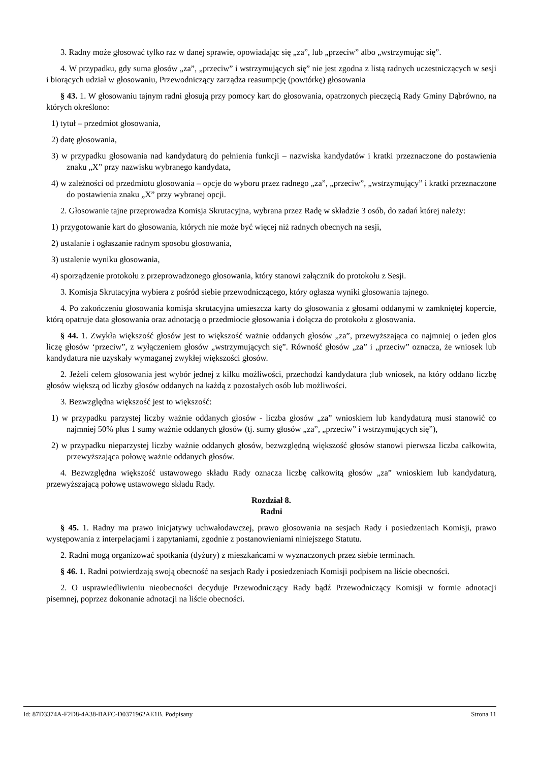3. Radny może głosować tylko raz w danej sprawie, opowiadając się „za”, lub „przeciw” albo „wstrzymując się”.
4. W przypadku, gdy suma głosów „za”, „przeciw” i wstrzymujących się” nie jest zgodna z listą radnych uczestniczących w sesji i biorących udział w głosowaniu, Przewodniczący zarządza reasumpcję (powtórkę) głosowania
§ 43. 1. W głosowaniu tajnym radni głosują przy pomocy kart do głosowania, opatrzonych pieczęcią Rady Gminy Dąbrówno, na których określono:
1) tytuł – przedmiot głosowania,
2) datę głosowania,
3) w przypadku głosowania nad kandydaturą do pełnienia funkcji – nazwiska kandydatów i kratki przeznaczone do postawienia znaku „X” przy nazwisku wybranego kandydata,
4) w zależności od przedmiotu glosowania – opcje do wyboru przez radnego „za”, „przeciw”, „wstrzymujący” i kratki przeznaczone do postawienia znaku „X” przy wybranej opcji.
2. Głosowanie tajne przeprowadza Komisja Skrutacyjna, wybrana przez Radę w składzie 3 osób, do zadań której należy:
1) przygotowanie kart do głosowania, których nie może być więcej niż radnych obecnych na sesji,
2) ustalanie i ogłaszanie radnym sposobu głosowania,
3) ustalenie wyniku głosowania,
4) sporządzenie protokołu z przeprowadzonego głosowania, który stanowi załącznik do protokołu z Sesji.
3. Komisja Skrutacyjna wybiera z pośród siebie przewodniczącego, który ogłasza wyniki głosowania tajnego.
4. Po zakończeniu głosowania komisja skrutacyjna umieszcza karty do głosowania z głosami oddanymi w zamkniętej kopercie, którą opatruje data głosowania oraz adnotacją o przedmiocie głosowania i dołącza do protokołu z głosowania.
§ 44. 1. Zwykła większość głosów jest to większość ważnie oddanych głosów „za”, przewyższająca co najmniej o jeden glos liczę głosów ‘przeciw”, z wyłączeniem głosów „wstrzymujących się”. Równość głosów „za” i „przeciw” oznacza, że wniosek lub kandydatura nie uzyskały wymaganej zwykłej większości głosów.
2. Jeżeli celem głosowania jest wybór jednej z kilku możliwości, przechodzi kandydatura ;lub wniosek, na który oddano liczbę głosów większą od liczby głosów oddanych na każdą z pozostałych osób lub możliwości.
3. Bezwzględna większość jest to większość:
1) w przypadku parzystej liczby ważnie oddanych głosów - liczba głosów „za” wnioskiem lub kandydaturą musi stanowić co najmniej 50% plus 1 sumy ważnie oddanych głosów (tj. sumy głosów „za”, „przeciw” i wstrzymujących się”),
2) w przypadku nieparzystej liczby ważnie oddanych głosów, bezwzględną większość głosów stanowi pierwsza liczba całkowita, przewyższająca połowę ważnie oddanych głosów.
4. Bezwzględna większość ustawowego składu Rady oznacza liczbę całkowitą głosów „za” wnioskiem lub kandydaturą, przewyższającą połowę ustawowego składu Rady.
Rozdział 8.
Radni
§ 45. 1. Radny ma prawo inicjatywy uchwałodawczej, prawo głosowania na sesjach Rady i posiedzeniach Komisji, prawo występowania z interpelacjami i zapytaniami, zgodnie z postanowieniami niniejszego Statutu.
2. Radni mogą organizować spotkania (dyżury) z mieszkańcami w wyznaczonych przez siebie terminach.
§ 46. 1. Radni potwierdzają swoją obecność na sesjach Rady i posiedzeniach Komisji podpisem na liście obecności.
2. O usprawiedliwieniu nieobecności decyduje Przewodniczący Rady bądź Przewodniczący Komisji w formie adnotacji pisemnej, poprzez dokonanie adnotacji na liście obecności.
Id: 87D3374A-F2D8-4A38-BAFC-D0371962AE1B. Podpisany Strona 11